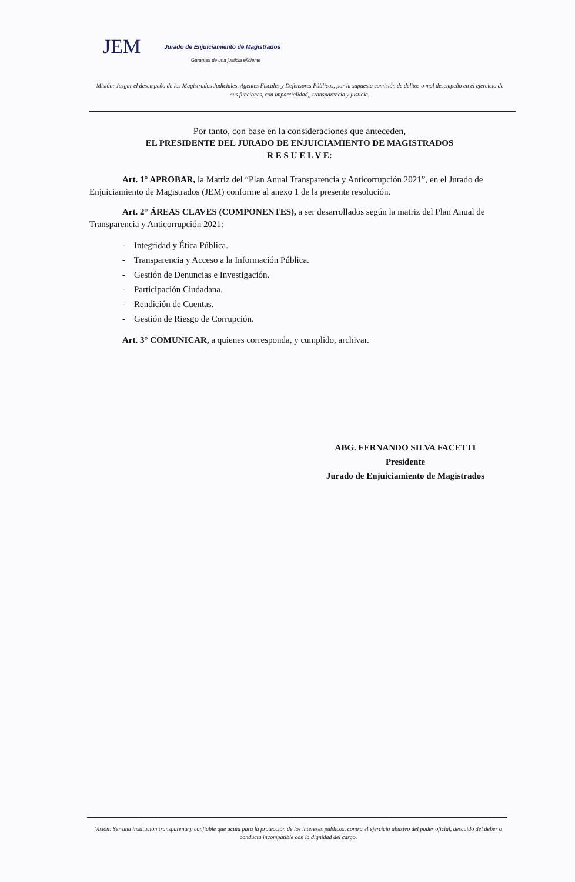JEM Jurado de Enjuiciamiento de Magistrados
Garantes de una justicia eficiente
Misión: Juzgar el desempeño de los Magistrados Judiciales, Agentes Fiscales y Defensores Públicos, por la supuesta comisión de delitos o mal desempeño en el ejercicio de sus funciones, con imparcialidad,, transparencia y justicia.
Por tanto, con base en la consideraciones que anteceden,
EL PRESIDENTE DEL JURADO DE ENJUICIAMIENTO DE MAGISTRADOS
R E S U E L V E:
Art. 1° APROBAR, la Matriz del “Plan Anual Transparencia y Anticorrupción 2021”, en el Jurado de Enjuiciamiento de Magistrados (JEM) conforme al anexo 1 de la presente resolución.
Art. 2° ÁREAS CLAVES (COMPONENTES), a ser desarrollados según la matriz del Plan Anual de Transparencia y Anticorrupción 2021:
- Integridad y Ética Pública.
- Transparencia y Acceso a la Información Pública.
- Gestión de Denuncias e Investigación.
- Participación Ciudadana.
- Rendición de Cuentas.
- Gestión de Riesgo de Corrupción.
Art. 3° COMUNICAR, a quienes corresponda, y cumplido, archivar.
ABG. FERNANDO SILVA FACETTI
Presidente
Jurado de Enjuiciamiento de Magistrados
Visión: Ser una institución transparente y confiable que actúa para la protección de los intereses públicos, contra el ejercicio abusivo del poder oficial, descuido del deber o conducta incompatible con la dignidad del cargo.